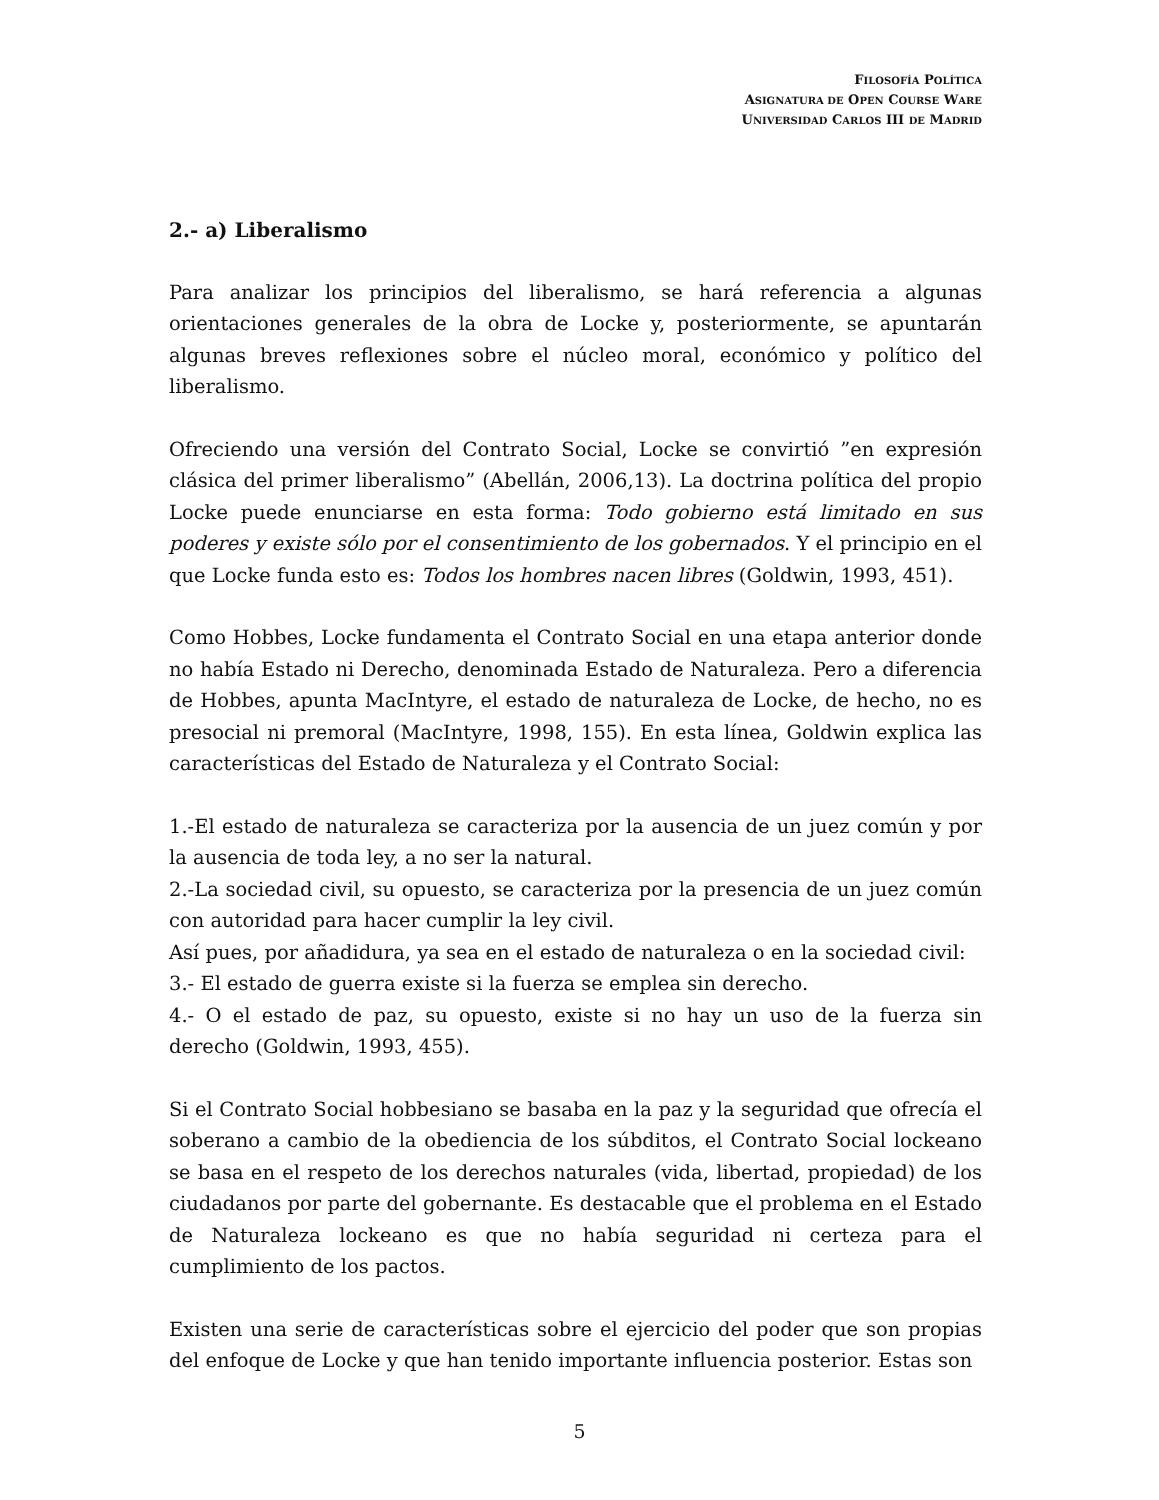FILOSOFÍA POLÍTICA
ASIGNATURA DE OPEN COURSE WARE
UNIVERSIDAD CARLOS III DE MADRID
2.- a) Liberalismo
Para analizar los principios del liberalismo, se hará referencia a algunas orientaciones generales de la obra de Locke y, posteriormente, se apuntarán algunas breves reflexiones sobre el núcleo moral, económico y político del liberalismo.
Ofreciendo una versión del Contrato Social, Locke se convirtió ”en expresión clásica del primer liberalismo” (Abellán, 2006,13). La doctrina política del propio Locke puede enunciarse en esta forma: Todo gobierno está limitado en sus poderes y existe sólo por el consentimiento de los gobernados. Y el principio en el que Locke funda esto es: Todos los hombres nacen libres (Goldwin, 1993, 451).
Como Hobbes, Locke fundamenta el Contrato Social en una etapa anterior donde no había Estado ni Derecho, denominada Estado de Naturaleza. Pero a diferencia de Hobbes, apunta MacIntyre, el estado de naturaleza de Locke, de hecho, no es presocial ni premoral (MacIntyre, 1998, 155). En esta línea, Goldwin explica las características del Estado de Naturaleza y el Contrato Social:
1.-El estado de naturaleza se caracteriza por la ausencia de un juez común y por la ausencia de toda ley, a no ser la natural.
2.-La sociedad civil, su opuesto, se caracteriza por la presencia de un juez común con autoridad para hacer cumplir la ley civil.
Así pues, por añadidura, ya sea en el estado de naturaleza o en la sociedad civil:
3.- El estado de guerra existe si la fuerza se emplea sin derecho.
4.- O el estado de paz, su opuesto, existe si no hay un uso de la fuerza sin derecho (Goldwin, 1993, 455).
Si el Contrato Social hobbesiano se basaba en la paz y la seguridad que ofrecía el soberano a cambio de la obediencia de los súbditos, el Contrato Social lockeano se basa en el respeto de los derechos naturales (vida, libertad, propiedad) de los ciudadanos por parte del gobernante. Es destacable que el problema en el Estado de Naturaleza lockeano es que no había seguridad ni certeza para el cumplimiento de los pactos.
Existen una serie de características sobre el ejercicio del poder que son propias del enfoque de Locke y que han tenido importante influencia posterior. Estas son
5